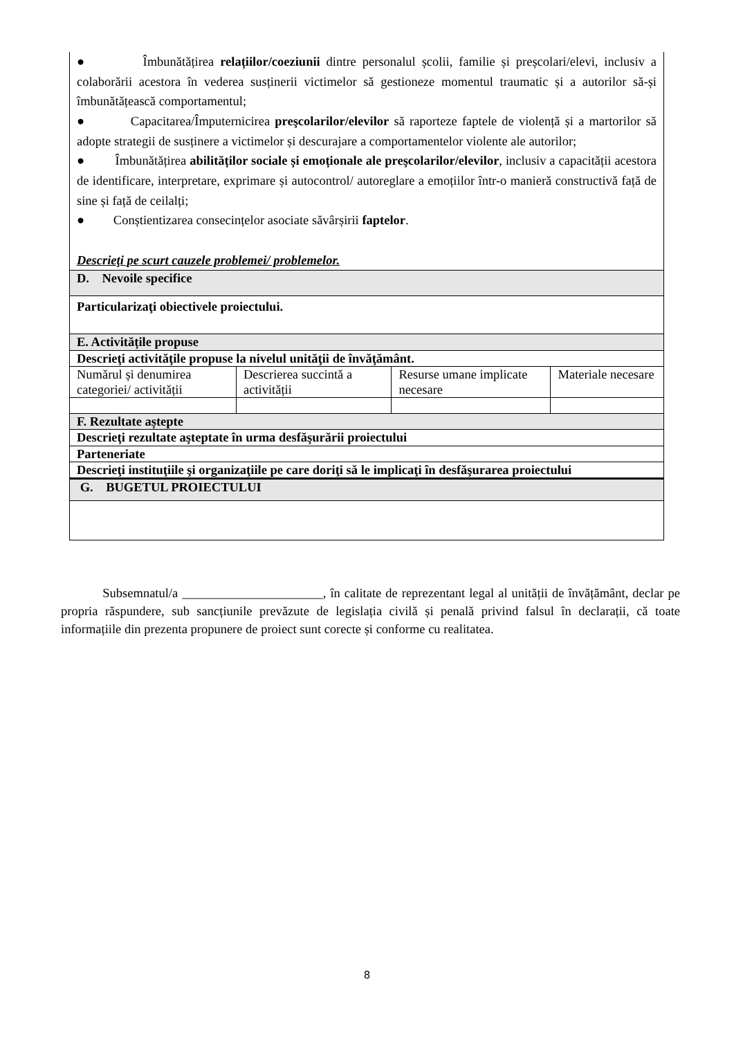| ● Îmbunătățirea relațiilor/coeziunii dintre personalul școlii, familie și preșcolari/elevi, inclusiv a colaborării acestora în vederea susținerii victimelor să gestioneze momentul traumatic și a autorilor să-și îmbunătățească comportamentul; ● Capacitarea/Împuternicirea preşcolarilor/elevilor să raporteze faptele de violență și a martorilor să adopte strategii de susținere a victimelor și descurajare a comportamentelor violente ale autorilor; ● Îmbunătățirea abilităților sociale și emoționale ale preşcolarilor/elevilor , inclusiv a capacității acestora de identificare, interpretare, exprimare și autocontrol/ autoreglare a emoțiilor într-o manieră constructivă față de sine și față de ceilalți; ● Conștientizarea consecințelor asociate săvârșirii faptelor . Descrieţi pe scurt cauzele problemei/ problemelor. | | | |
| D. Nevoile specifice | | | |
| Particularizaţi obiectivele proiectului. | | | |
| E. Activitățile propuse | | | |
| Descrieţi activităţile propuse la nivelul unităţii de învăţământ. | | | |
| Numărul și denumirea categoriei/ activității | Descrierea succintă a activității | Resurse umane implicate necesare | Materiale necesare |
| F. Rezultate aștepte | | | |
| Descrieţi rezultate aşteptate în urma desfăşurării proiectului | | | |
| Parteneriate | | | |
| Descrieţi instituţiile şi organizaţiile pe care doriţi să le implicaţi în desfăşurarea proiectului | | | |
| G. BUGETUL PROIECTULUI | | | |
Subsemnatul/a ______________________, în calitate de reprezentant legal al unității de învățământ, declar pe propria răspundere, sub sancțiunile prevăzute de legislația civilă și penală privind falsul în declarații, că toate informațiile din prezenta propunere de proiect sunt corecte și conforme cu realitatea.
8